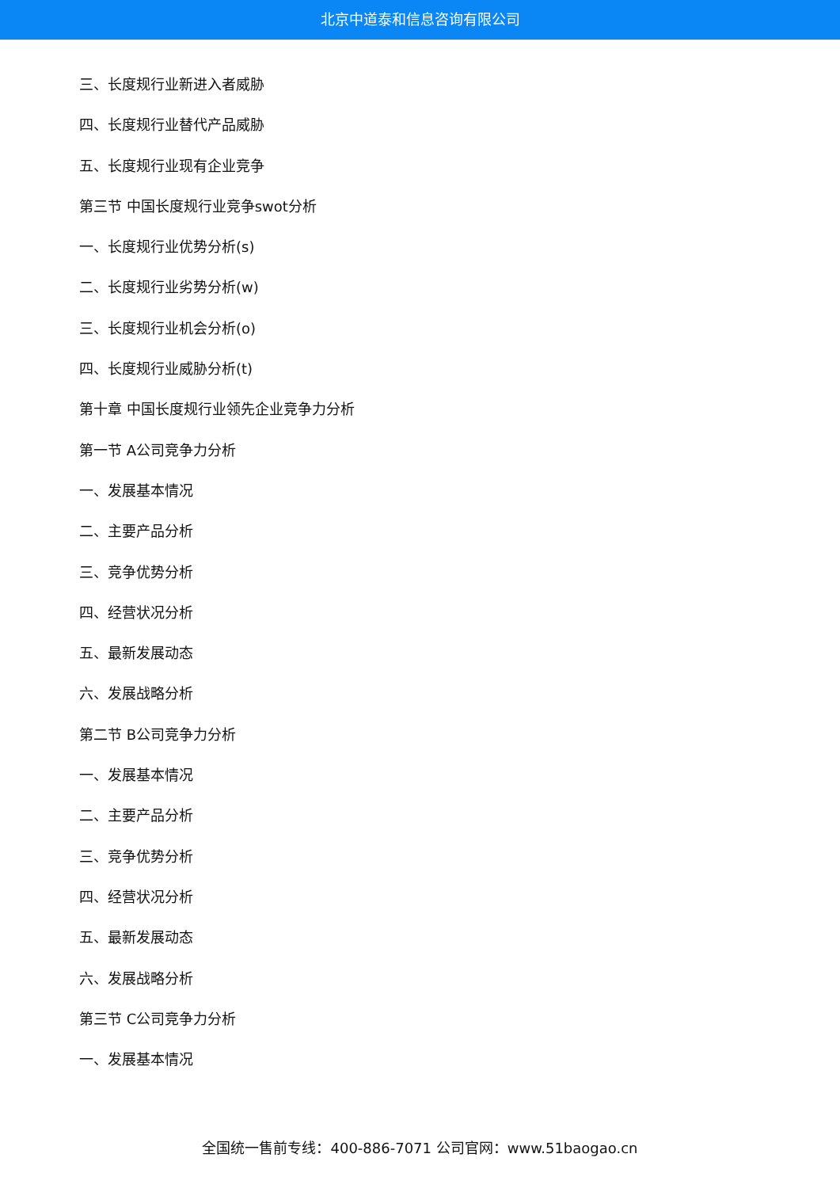北京中道泰和信息咨询有限公司
三、长度规行业新进入者威胁
四、长度规行业替代产品威胁
五、长度规行业现有企业竞争
第三节 中国长度规行业竞争swot分析
一、长度规行业优势分析(s)
二、长度规行业劣势分析(w)
三、长度规行业机会分析(o)
四、长度规行业威胁分析(t)
第十章 中国长度规行业领先企业竞争力分析
第一节 A公司竞争力分析
一、发展基本情况
二、主要产品分析
三、竞争优势分析
四、经营状况分析
五、最新发展动态
六、发展战略分析
第二节 B公司竞争力分析
一、发展基本情况
二、主要产品分析
三、竞争优势分析
四、经营状况分析
五、最新发展动态
六、发展战略分析
第三节 C公司竞争力分析
一、发展基本情况
全国统一售前专线：400-886-7071 公司官网：www.51baogao.cn